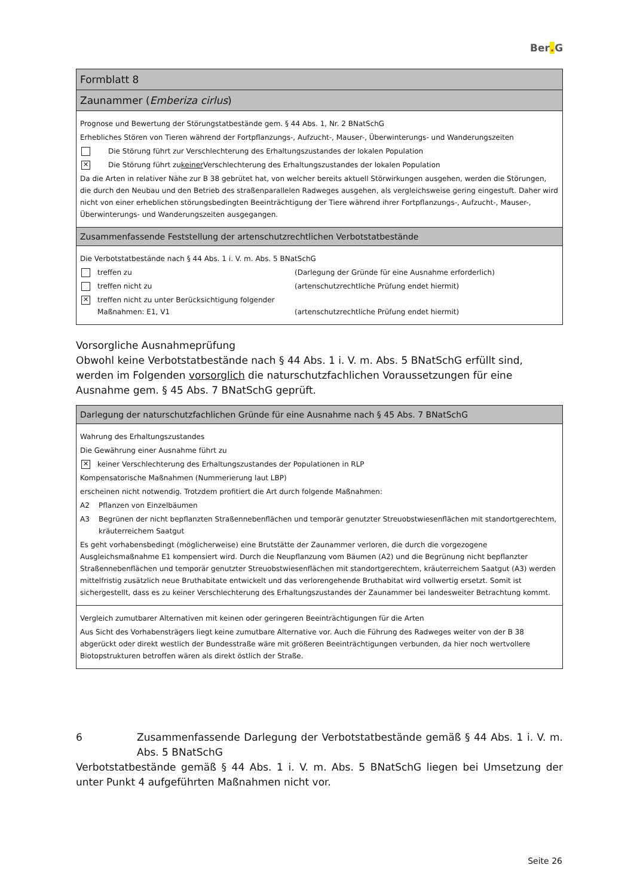Ber. G
Formblatt 8
Zaunammer (Emberiza cirlus)
Prognose und Bewertung der Störungstatbestände gem. § 44 Abs. 1, Nr. 2 BNatSchG
Erhebliches Stören von Tieren während der Fortpflanzungs-, Aufzucht-, Mauser-, Überwinterungs- und Wanderungszeiten
Die Störung führt zur Verschlechterung des Erhaltungszustandes der lokalen Population
✕
Die Störung führt zu keiner Verschlechterung des Erhaltungszustandes der lokalen Population
Da die Arten in relativer Nähe zur B 38 gebrütet hat, von welcher bereits aktuell Störwirkungen ausgehen, werden die Störungen, die durch den Neubau und den Betrieb des straßenparallelen Radweges ausgehen, als vergleichsweise gering eingestuft. Daher wird nicht von einer erheblichen störungsbedingten Beeinträchtigung der Tiere während ihrer Fortpflanzungs-, Aufzucht-, Mauser-, Überwinterungs- und Wanderungszeiten ausgegangen.
Zusammenfassende Feststellung der artenschutzrechtlichen Verbotstatbestände
Die Verbotstatbestände nach § 44 Abs. 1 i. V. m. Abs. 5 BNatSchG
treffen zu (Darlegung der Gründe für eine Ausnahme erforderlich)
treffen nicht zu (artenschutzrechtliche Prüfung endet hiermit)
✕
treffen nicht zu unter Berücksichtigung folgender Maßnahmen: E1, V1
(artenschutzrechtliche Prüfung endet hiermit)
Vorsorgliche Ausnahmeprüfung
Obwohl keine Verbotstatbestände nach § 44 Abs. 1 i. V. m. Abs. 5 BNatSchG erfüllt sind, werden im Folgenden vorsorglich die naturschutzfachlichen Voraussetzungen für eine Ausnahme gem. § 45 Abs. 7 BNatSchG geprüft.
Darlegung der naturschutzfachlichen Gründe für eine Ausnahme nach § 45 Abs. 7 BNatSchG
Wahrung des Erhaltungszustandes
Die Gewährung einer Ausnahme führt zu
✕
keiner Verschlechterung des Erhaltungszustandes der Populationen in RLP
Kompensatorische Maßnahmen (Nummerierung laut LBP)
erscheinen nicht notwendig. Trotzdem profitiert die Art durch folgende Maßnahmen:
A2 Pflanzen von Einzelbäumen
A3 Begrünen der nicht bepflanzten Straßennebenflächen und temporär genutzter Streuobstwiesenflächen mit standortgerechtem, kräuterreichem Saatgut
Es geht vorhabensbedingt (möglicherweise) eine Brutstätte der Zaunammer verloren, die durch die vorgezogene Ausgleichsmaßnahme E1 kompensiert wird. Durch die Neupflanzung vom Bäumen (A2) und die Begrünung nicht bepflanzter Straßennebenflächen und temporär genutzter Streuobstwiesenflächen mit standortgerechtem, kräuterreichem Saatgut (A3) werden mittelfristig zusätzlich neue Bruthabitate entwickelt und das verlorengehende Bruthabitat wird vollwertig ersetzt. Somit ist sichergestellt, dass es zu keiner Verschlechterung des Erhaltungszustandes der Zaunammer bei landesweiter Betrachtung kommt.
Vergleich zumutbarer Alternativen mit keinen oder geringeren Beeinträchtigungen für die Arten
Aus Sicht des Vorhabensträgers liegt keine zumutbare Alternative vor. Auch die Führung des Radweges weiter von der B 38 abgerückt oder direkt westlich der Bundesstraße wäre mit größeren Beeinträchtigungen verbunden, da hier noch wertvollere Biotopstrukturen betroffen wären als direkt östlich der Straße.
6 Zusammenfassende Darlegung der Verbotstatbestände gemäß § 44 Abs. 1 i. V. m. Abs. 5 BNatSchG
Verbotstatbestände gemäß § 44 Abs. 1 i. V. m. Abs. 5 BNatSchG liegen bei Umsetzung der unter Punkt 4 aufgeführten Maßnahmen nicht vor.
Seite 26